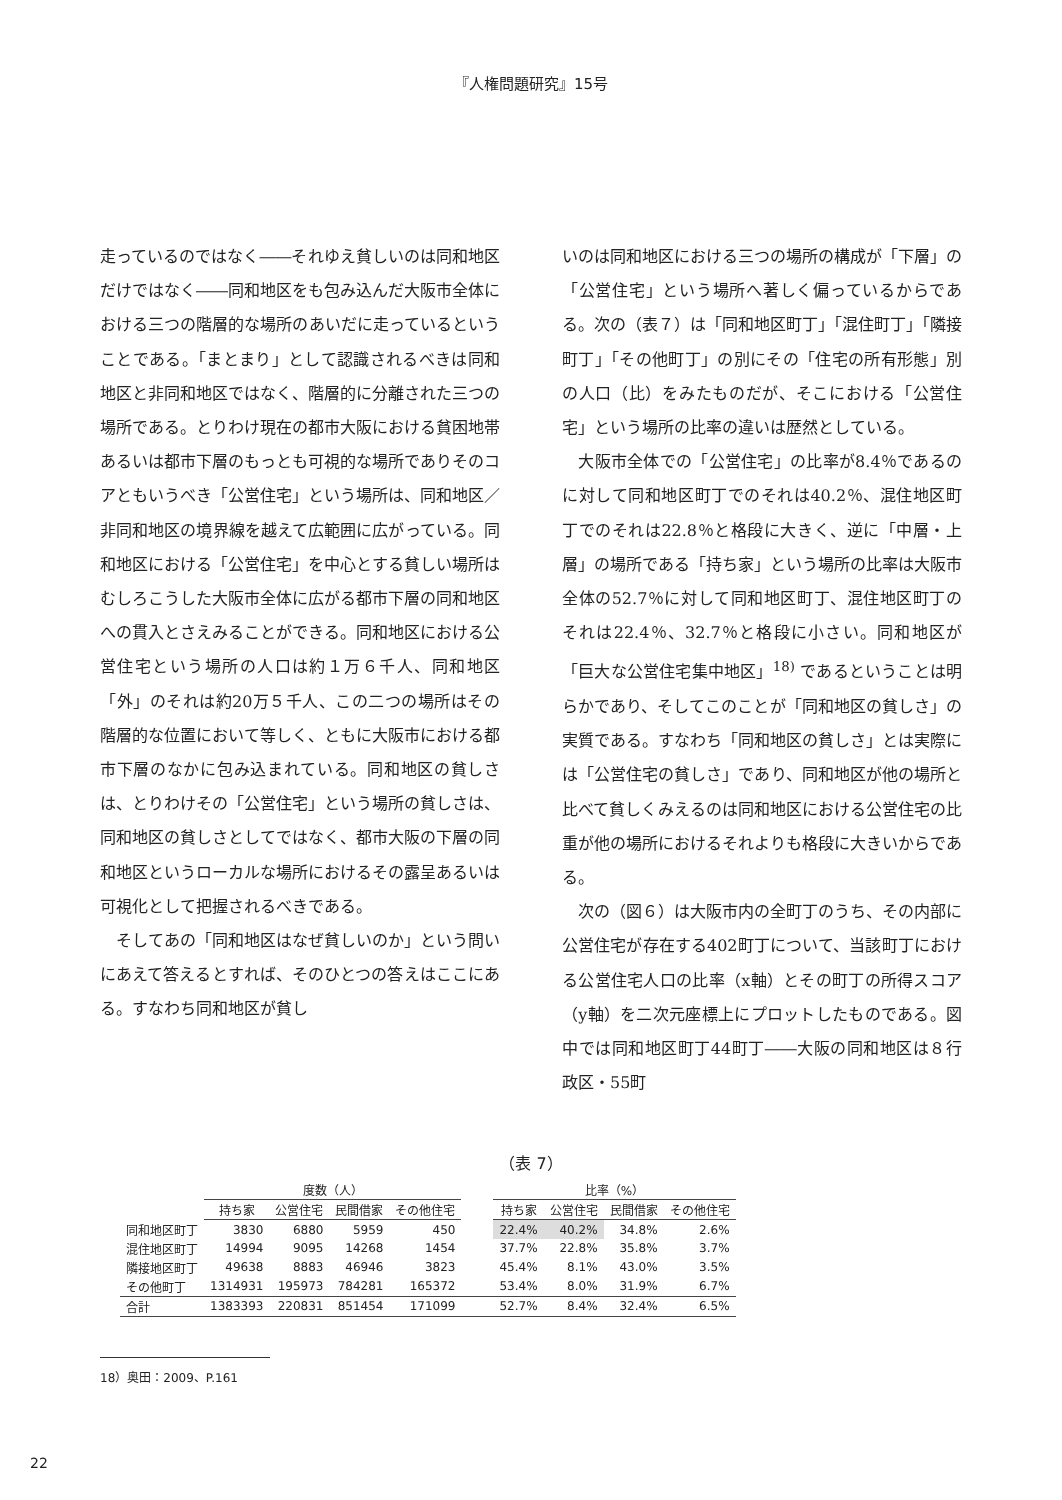『人権問題研究』15号
走っているのではなく――それゆえ貧しいのは同和地区だけではなく――同和地区をも包み込んだ大阪市全体における三つの階層的な場所のあいだに走っているということである。「まとまり」として認識されるべきは同和地区と非同和地区ではなく、階層的に分離された三つの場所である。とりわけ現在の都市大阪における貧困地帯あるいは都市下層のもっとも可視的な場所でありそのコアともいうべき「公営住宅」という場所は、同和地区／非同和地区の境界線を越えて広範囲に広がっている。同和地区における「公営住宅」を中心とする貧しい場所はむしろこうした大阪市全体に広がる都市下層の同和地区への貫入とさえみることができる。同和地区における公営住宅という場所の人口は約１万６千人、同和地区「外」のそれは約20万５千人、この二つの場所はその階層的な位置において等しく、ともに大阪市における都市下層のなかに包み込まれている。同和地区の貧しさは、とりわけその「公営住宅」という場所の貧しさは、同和地区の貧しさとしてではなく、都市大阪の下層の同和地区というローカルな場所におけるその露呈あるいは可視化として把握されるべきである。
　そしてあの「同和地区はなぜ貧しいのか」という問いにあえて答えるとすれば、そのひとつの答えはここにある。すなわち同和地区が貧し
いのは同和地区における三つの場所の構成が「下層」の「公営住宅」という場所へ著しく偏っているからである。次の（表７）は「同和地区町丁」「混住町丁」「隣接町丁」「その他町丁」の別にその「住宅の所有形態」別の人口（比）をみたものだが、そこにおける「公営住宅」という場所の比率の違いは歴然としている。
　大阪市全体での「公営住宅」の比率が8.4％であるのに対して同和地区町丁でのそれは40.2％、混住地区町丁でのそれは22.8％と格段に大きく、逆に「中層・上層」の場所である「持ち家」という場所の比率は大阪市全体の52.7％に対して同和地区町丁、混住地区町丁のそれは22.4％、32.7％と格段に小さい。同和地区が「巨大な公営住宅集中地区」<sup>18)</sup> であるということは明らかであり、そしてこのことが「同和地区の貧しさ」の実質である。すなわち「同和地区の貧しさ」とは実際には「公営住宅の貧しさ」であり、同和地区が他の場所と比べて貧しくみえるのは同和地区における公営住宅の比重が他の場所におけるそれよりも格段に大きいからである。
　次の（図６）は大阪市内の全町丁のうち、その内部に公営住宅が存在する402町丁について、当該町丁における公営住宅人口の比率（x軸）とその町丁の所得スコア（y軸）を二次元座標上にプロットしたものである。図中では同和地区町丁44町丁――大阪の同和地区は８行政区・55町
（表 7）
| | 度数（人） | | | | | 比率（%） | | | |
| | 持ち家 | 公営住宅 | 民間借家 | その他住宅 | | 持ち家 | 公営住宅 | 民間借家 | その他住宅 |
| 同和地区町丁 | 3830 | 6880 | 5959 | 450 | | 22.4% | 40.2% | 34.8% | 2.6% |
| 混住地区町丁 | 14994 | 9095 | 14268 | 1454 | | 37.7% | 22.8% | 35.8% | 3.7% |
| 隣接地区町丁 | 49638 | 8883 | 46946 | 3823 | | 45.4% | 8.1% | 43.0% | 3.5% |
| その他町丁 | 1314931 | 195973 | 784281 | 165372 | | 53.4% | 8.0% | 31.9% | 6.7% |
| 合計 | 1383393 | 220831 | 851454 | 171099 | | 52.7% | 8.4% | 32.4% | 6.5% |
18）奥田：2009、P.161
22